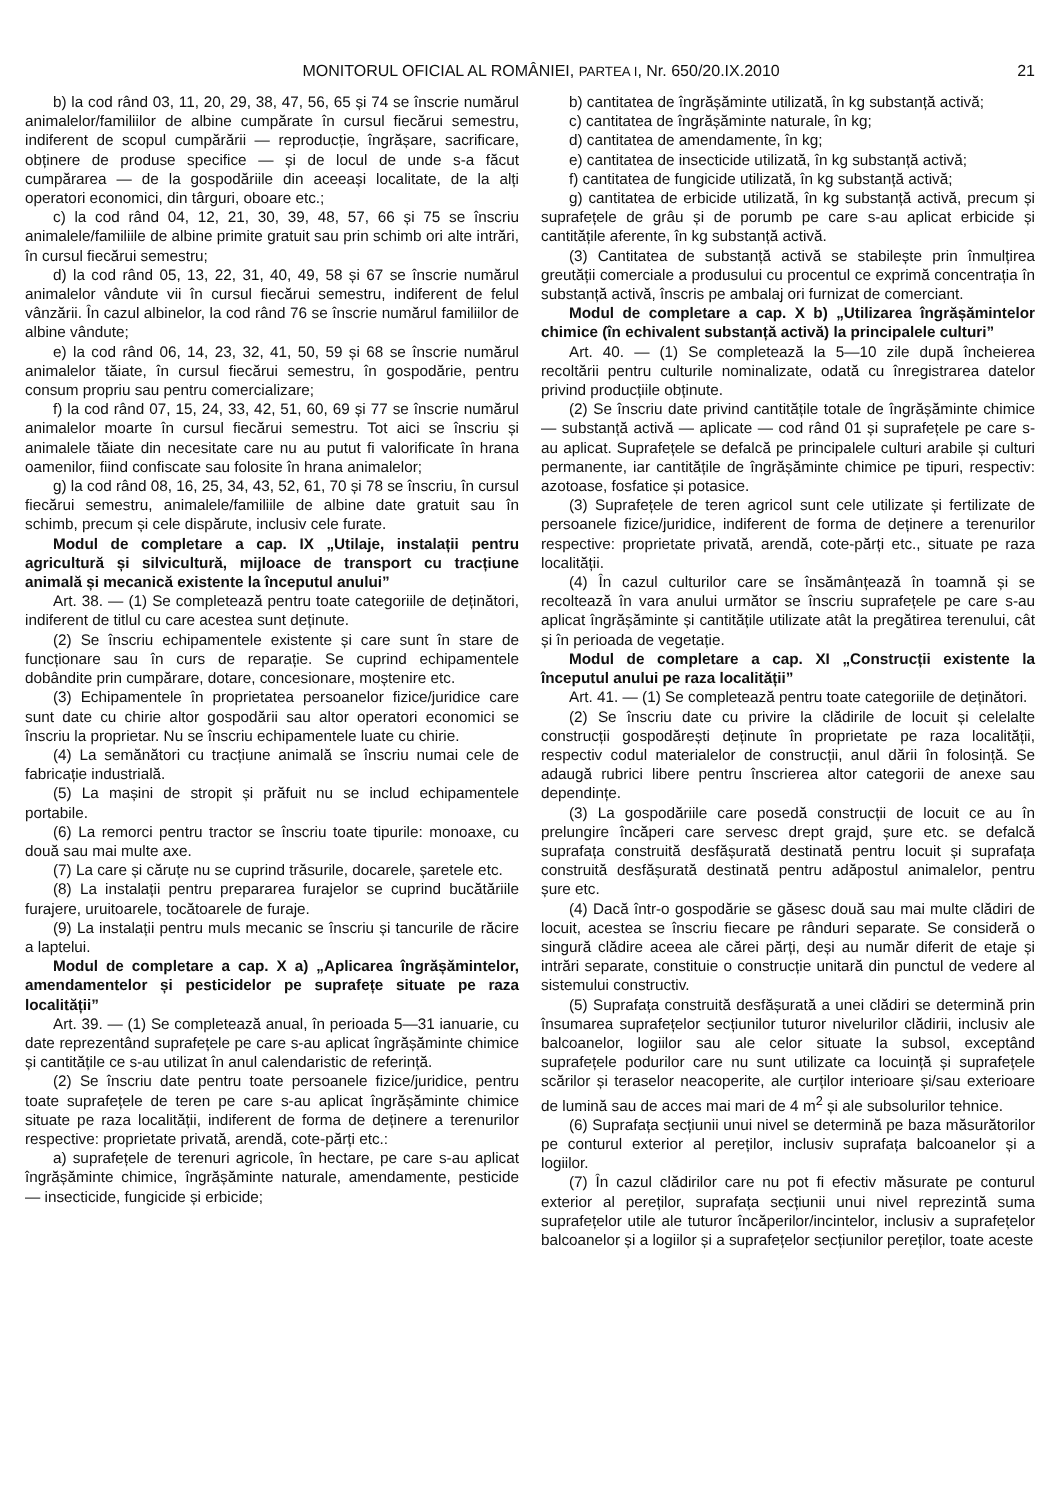MONITORUL OFICIAL AL ROMÂNIEI, PARTEA I, Nr. 650/20.IX.2010 21
b) la cod rând 03, 11, 20, 29, 38, 47, 56, 65 și 74 se înscrie numărul animalelor/familiilor de albine cumpărate în cursul fiecărui semestru, indiferent de scopul cumpărării — reproducție, îngrășare, sacrificare, obținere de produse specifice — și de locul de unde s-a făcut cumpărarea — de la gospodăriile din aceeași localitate, de la alți operatori economici, din târguri, oboare etc.;
c) la cod rând 04, 12, 21, 30, 39, 48, 57, 66 și 75 se înscriu animalele/familiile de albine primite gratuit sau prin schimb ori alte intrări, în cursul fiecărui semestru;
d) la cod rând 05, 13, 22, 31, 40, 49, 58 și 67 se înscrie numărul animalelor vândute vii în cursul fiecărui semestru, indiferent de felul vânzării. În cazul albinelor, la cod rând 76 se înscrie numărul familiilor de albine vândute;
e) la cod rând 06, 14, 23, 32, 41, 50, 59 și 68 se înscrie numărul animalelor tăiate, în cursul fiecărui semestru, în gospodărie, pentru consum propriu sau pentru comercializare;
f) la cod rând 07, 15, 24, 33, 42, 51, 60, 69 și 77 se înscrie numărul animalelor moarte în cursul fiecărui semestru. Tot aici se înscriu și animalele tăiate din necesitate care nu au putut fi valorificate în hrana oamenilor, fiind confiscate sau folosite în hrana animalelor;
g) la cod rând 08, 16, 25, 34, 43, 52, 61, 70 și 78 se înscriu, în cursul fiecărui semestru, animalele/familiile de albine date gratuit sau în schimb, precum și cele dispărute, inclusiv cele furate.
Modul de completare a cap. IX „Utilaje, instalații pentru agricultură și silvicultură, mijloace de transport cu tracțiune animală și mecanică existente la începutul anului”
Art. 38. — (1) Se completează pentru toate categoriile de deținători, indiferent de titlul cu care acestea sunt deținute.
(2) Se înscriu echipamentele existente și care sunt în stare de funcționare sau în curs de reparație. Se cuprind echipamentele dobândite prin cumpărare, dotare, concesionare, moștenire etc.
(3) Echipamentele în proprietatea persoanelor fizice/juridice care sunt date cu chirie altor gospodării sau altor operatori economici se înscriu la proprietar. Nu se înscriu echipamentele luate cu chirie.
(4) La semănători cu tracțiune animală se înscriu numai cele de fabricație industrială.
(5) La mașini de stropit și prăfuit nu se includ echipamentele portabile.
(6) La remorci pentru tractor se înscriu toate tipurile: monoaxe, cu două sau mai multe axe.
(7) La care și căruțe nu se cuprind trăsurile, docarele, șaretele etc.
(8) La instalații pentru prepararea furajelor se cuprind bucătăriile furajere, uruitoarele, tocătoarele de furaje.
(9) La instalații pentru muls mecanic se înscriu și tancurile de răcire a laptelui.
Modul de completare a cap. X a) „Aplicarea îngrășămintelor, amendamentelor și pesticidelor pe suprafețe situate pe raza localității”
Art. 39. — (1) Se completează anual, în perioada 5—31 ianuarie, cu date reprezentând suprafețele pe care s-au aplicat îngrășăminte chimice și cantitățile ce s-au utilizat în anul calendaristic de referință.
(2) Se înscriu date pentru toate persoanele fizice/juridice, pentru toate suprafețele de teren pe care s-au aplicat îngrășăminte chimice situate pe raza localității, indiferent de forma de deținere a terenurilor respective: proprietate privată, arendă, cote-părți etc.:
a) suprafețele de terenuri agricole, în hectare, pe care s-au aplicat îngrășăminte chimice, îngrășăminte naturale, amendamente, pesticide — insecticide, fungicide și erbicide;
b) cantitatea de îngrășăminte utilizată, în kg substanță activă;
c) cantitatea de îngrășăminte naturale, în kg;
d) cantitatea de amendamente, în kg;
e) cantitatea de insecticide utilizată, în kg substanță activă;
f) cantitatea de fungicide utilizată, în kg substanță activă;
g) cantitatea de erbicide utilizată, în kg substanță activă, precum și suprafețele de grâu și de porumb pe care s-au aplicat erbicide și cantitățile aferente, în kg substanță activă.
(3) Cantitatea de substanță activă se stabilește prin înmulțirea greutății comerciale a produsului cu procentul ce exprimă concentrația în substanță activă, înscris pe ambalaj ori furnizat de comerciant.
Modul de completare a cap. X b) „Utilizarea îngrășămintelor chimice (în echivalent substanță activă) la principalele culturi”
Art. 40. — (1) Se completează la 5—10 zile după încheierea recoltării pentru culturile nominalizate, odată cu înregistrarea datelor privind producțiile obținute.
(2) Se înscriu date privind cantitățile totale de îngrășăminte chimice — substanță activă — aplicate — cod rând 01 și suprafețele pe care s-au aplicat. Suprafețele se defalcă pe principalele culturi arabile și culturi permanente, iar cantitățile de îngrășăminte chimice pe tipuri, respectiv: azotoase, fosfatice și potasice.
(3) Suprafețele de teren agricol sunt cele utilizate și fertilizate de persoanele fizice/juridice, indiferent de forma de deținere a terenurilor respective: proprietate privată, arendă, cote-părți etc., situate pe raza localității.
(4) În cazul culturilor care se însămânțează în toamnă și se recoltează în vara anului următor se înscriu suprafețele pe care s-au aplicat îngrășăminte și cantitățile utilizate atât la pregătirea terenului, cât și în perioada de vegetație.
Modul de completare a cap. XI „Construcții existente la începutul anului pe raza localității”
Art. 41. — (1) Se completează pentru toate categoriile de deținători.
(2) Se înscriu date cu privire la clădirile de locuit și celelalte construcții gospodărești deținute în proprietate pe raza localității, respectiv codul materialelor de construcții, anul dării în folosință. Se adaugă rubrici libere pentru înscrierea altor categorii de anexe sau dependințe.
(3) La gospodăriile care posedă construcții de locuit ce au în prelungire încăperi care servesc drept grajd, șure etc. se defalcă suprafața construită desfășurată destinată pentru locuit și suprafața construită desfășurată destinată pentru adăpostul animalelor, pentru șure etc.
(4) Dacă într-o gospodărie se găsesc două sau mai multe clădiri de locuit, acestea se înscriu fiecare pe rânduri separate. Se consideră o singură clădire aceea ale cărei părți, deși au număr diferit de etaje și intrări separate, constituie o construcție unitară din punctul de vedere al sistemului constructiv.
(5) Suprafața construită desfășurată a unei clădiri se determină prin însumarea suprafețelor secțiunilor tuturor nivelurilor clădirii, inclusiv ale balcoanelor, logiilor sau ale celor situate la subsol, exceptând suprafețele podurilor care nu sunt utilizate ca locuință și suprafețele scărilor și teraselor neacoperite, ale curților interioare și/sau exterioare de lumină sau de acces mai mari de 4 m<sup>2</sup> și ale subsolurilor tehnice.
(6) Suprafața secțiunii unui nivel se determină pe baza măsurătorilor pe conturul exterior al pereților, inclusiv suprafața balcoanelor și a logiilor.
(7) În cazul clădirilor care nu pot fi efectiv măsurate pe conturul exterior al pereților, suprafața secțiunii unui nivel reprezintă suma suprafețelor utile ale tuturor încăperilor/incintelor, inclusiv a suprafețelor balcoanelor și a logiilor și a suprafețelor secțiunilor pereților, toate aceste